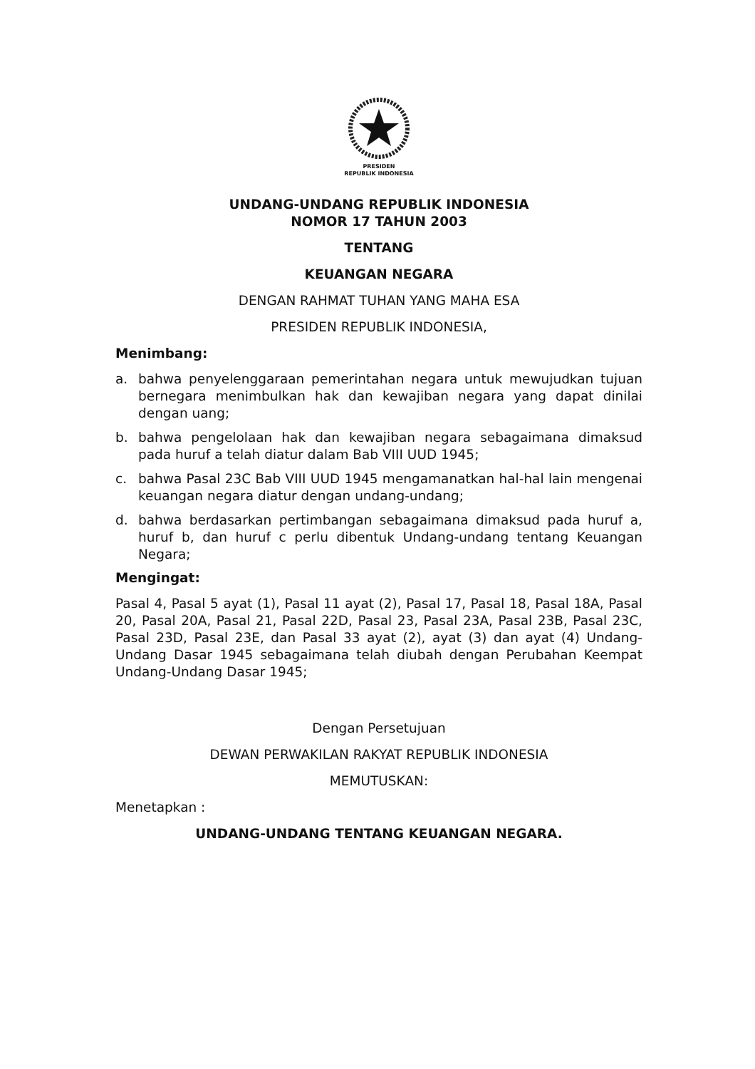PRESIDEN
REPUBLIK INDONESIA
UNDANG-UNDANG REPUBLIK INDONESIA
NOMOR 17 TAHUN 2003
TENTANG
KEUANGAN NEGARA
DENGAN RAHMAT TUHAN YANG MAHA ESA
PRESIDEN REPUBLIK INDONESIA,
Menimbang:
a. bahwa penyelenggaraan pemerintahan negara untuk mewujudkan tujuan bernegara menimbulkan hak dan kewajiban negara yang dapat dinilai dengan uang;
b. bahwa pengelolaan hak dan kewajiban negara sebagaimana dimaksud pada huruf a telah diatur dalam Bab VIII UUD 1945;
c. bahwa Pasal 23C Bab VIII UUD 1945 mengamanatkan hal-hal lain mengenai keuangan negara diatur dengan undang-undang;
d. bahwa berdasarkan pertimbangan sebagaimana dimaksud pada huruf a, huruf b, dan huruf c perlu dibentuk Undang-undang tentang Keuangan Negara;
Mengingat:
Pasal 4, Pasal 5 ayat (1), Pasal 11 ayat (2), Pasal 17, Pasal 18, Pasal 18A, Pasal 20, Pasal 20A, Pasal 21, Pasal 22D, Pasal 23, Pasal 23A, Pasal 23B, Pasal 23C, Pasal 23D, Pasal 23E, dan Pasal 33 ayat (2), ayat (3) dan ayat (4) Undang-Undang Dasar 1945 sebagaimana telah diubah dengan Perubahan Keempat Undang-Undang Dasar 1945;
Dengan Persetujuan
DEWAN PERWAKILAN RAKYAT REPUBLIK INDONESIA
MEMUTUSKAN:
Menetapkan :
UNDANG-UNDANG TENTANG KEUANGAN NEGARA.